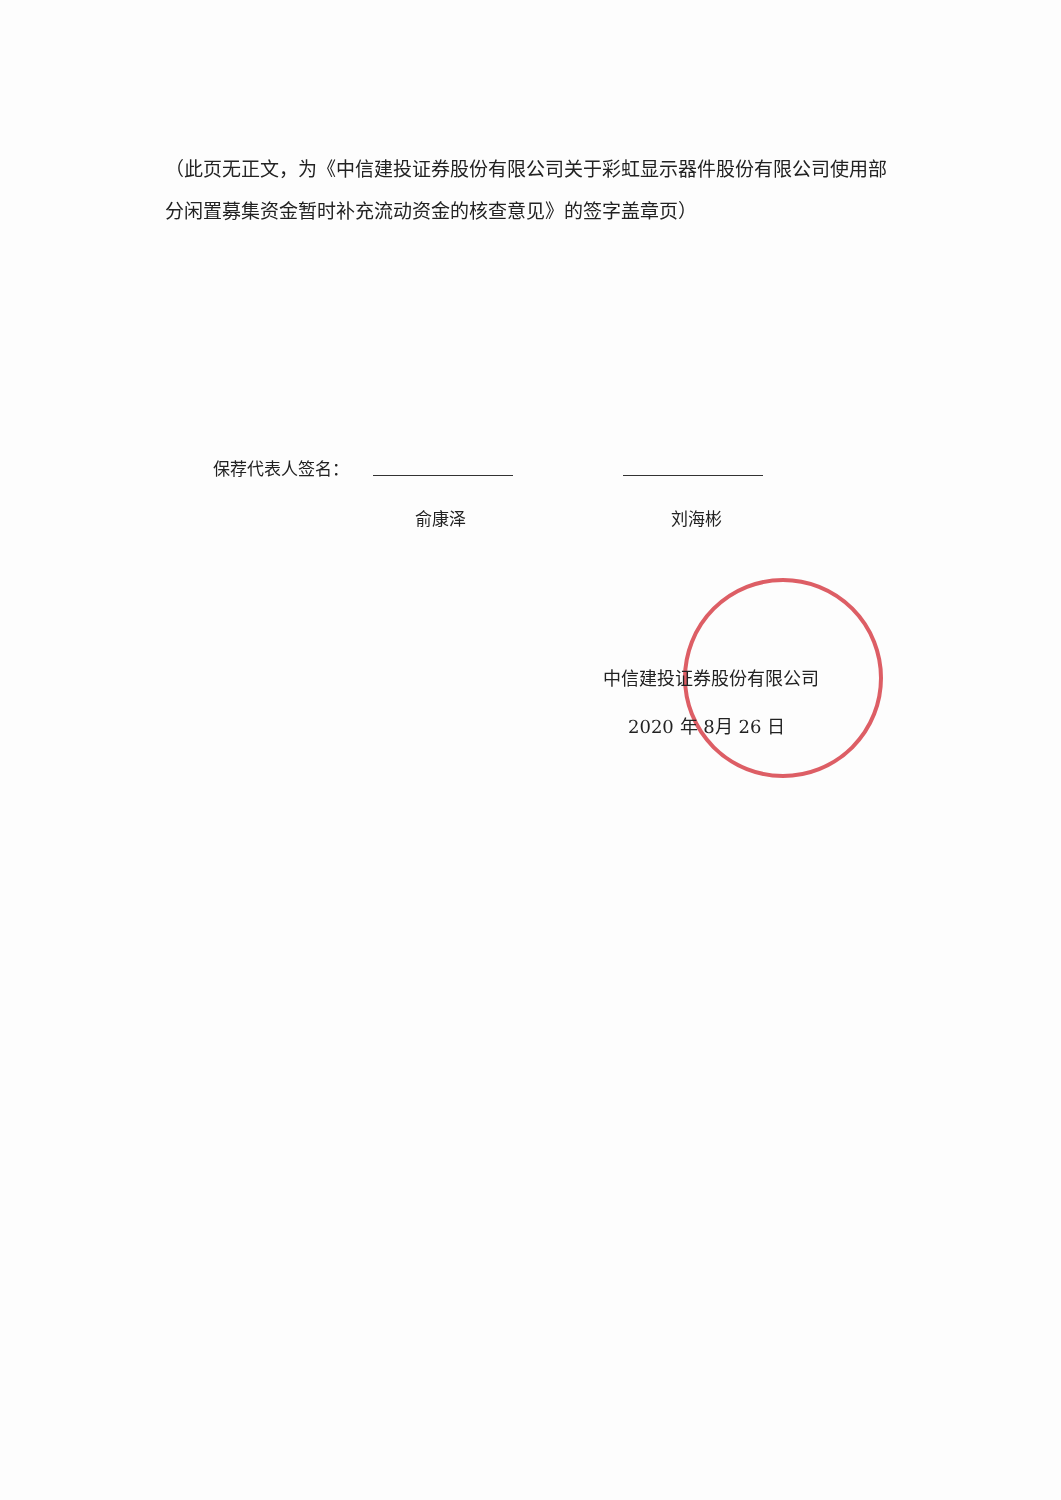（此页无正文，为《中信建投证券股份有限公司关于彩虹显示器件股份有限公司使用部分闲置募集资金暂时补充流动资金的核查意见》的签字盖章页）
保荐代表人签名：
俞康泽 刘海彬
中信建投证券股份有限公司
2020 年 8月 26 日